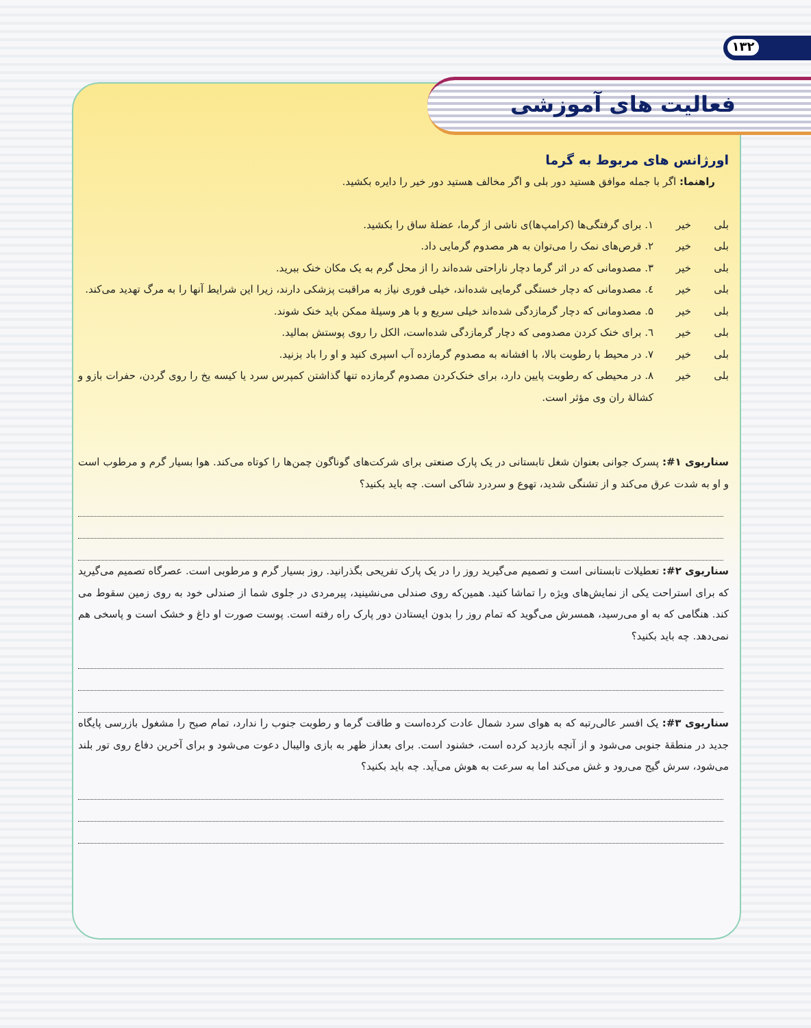۱۳۲
فعالیت های آموزشی
اورژانس های مربوط به گرما
راهنما: اگر با جمله موافق هستید دور بلی و اگر مخالف هستید دور خیر را دایره بکشید.
بلی خیر ۱. برای گرفتگی‌ها (کرامپ‌ها)ی ناشی از گرما، عضلهٔ ساق را بکشید.
بلی خیر ۲. قرص‌های نمک را می‌توان به هر مصدوم گرمایی داد.
بلی خیر ۳. مصدومانی که در اثر گرما دچار ناراحتی شده‌اند را از محل گرم به یک مکان خنک ببرید.
بلی خیر ٤. مصدومانی که دچار خستگی گرمایی شده‌اند، خیلی فوری نیاز به مراقبت پزشکی دارند، زیرا این شرایط آنها را به مرگ تهدید می‌کند.
بلی خیر ۵. مصدومانی که دچار گرمازدگی شده‌اند خیلی سریع و با هر وسیلهٔ ممکن باید خنک شوند.
بلی خیر ٦. برای خنک کردن مصدومی که دچار گرمازدگی شده‌است، الکل را روی پوستش بمالید.
بلی خیر ۷. در محیط با رطوبت بالا، با افشانه به مصدوم گرمازده آب اسپری کنید و او را باد بزنید.
بلی خیر ۸. در محیطی که رطوبت پایین دارد، برای خنک‌کردن مصدوم گرمازده تنها گذاشتن کمپرس سرد یا کیسه یخ را روی گردن، حفرات بازو و کشالهٔ ران وی مؤثر است.
سناریوی ۱#: پسرک جوانی بعنوان شغل تابستانی در یک پارک صنعتی برای شرکت‌های گوناگون چمن‌ها را کوتاه می‌کند. هوا بسیار گرم و مرطوب است و او به شدت عرق می‌کند و از تشنگی شدید، تهوع و سردرد شاکی است. چه باید بکنید؟
سناریوی ۲#: تعطیلات تابستانی است و تصمیم می‌گیرید روز را در یک پارک تفریحی بگذرانید. روز بسیار گرم و مرطوبی است. عصرگاه تصمیم می‌گیرید که برای استراحت یکی از نمایش‌های ویژه را تماشا کنید. همین‌که روی صندلی می‌نشینید، پیرمردی در جلوی شما از صندلی خود به روی زمین سقوط می کند. هنگامی که به او می‌رسید، همسرش می‌گوید که تمام روز را بدون ایستادن دور پارک راه رفته است. پوست صورت او داغ و خشک است و پاسخی هم نمی‌دهد. چه باید بکنید؟
سناریوی ۳#: یک افسر عالی‌رتبه که به هوای سرد شمال عادت کرده‌است و طاقت گرما و رطوبت جنوب را ندارد، تمام صبح را مشغول بازرسی پایگاه جدید در منطقهٔ جنوبی می‌شود و از آنچه بازدید کرده است، خشنود است. برای بعداز ظهر به بازی والیبال دعوت می‌شود و برای آخرین دفاع روی تور بلند می‌شود، سرش گیج می‌رود و غش می‌کند اما به سرعت به هوش می‌آید. چه باید بکنید؟